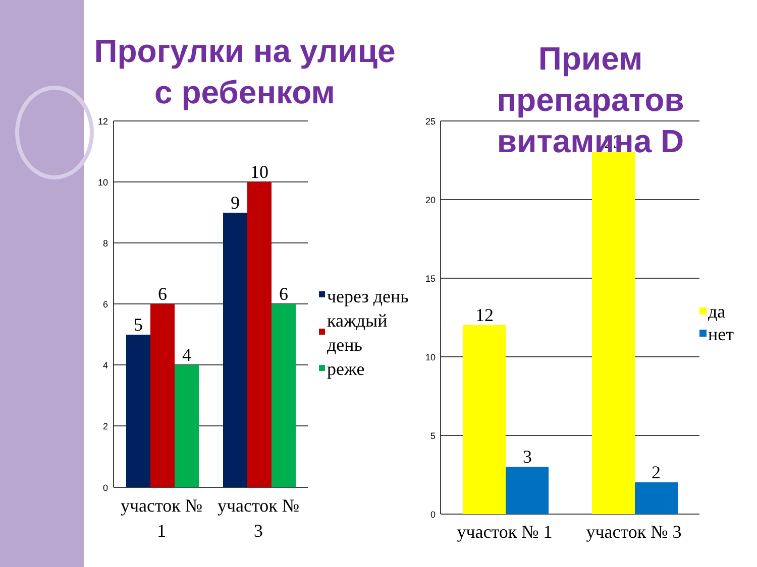Прогулки на улице
с ребенком
12
10
8
6
4
2
0
25
20
15
10
5
0
5
6
4
9
10
6
12
3
23
2
участок №
1
участок №
3
участок № 1
участок № 3
через день
каждый
день
реже
да
нет
Прием
препаратов
витамина D